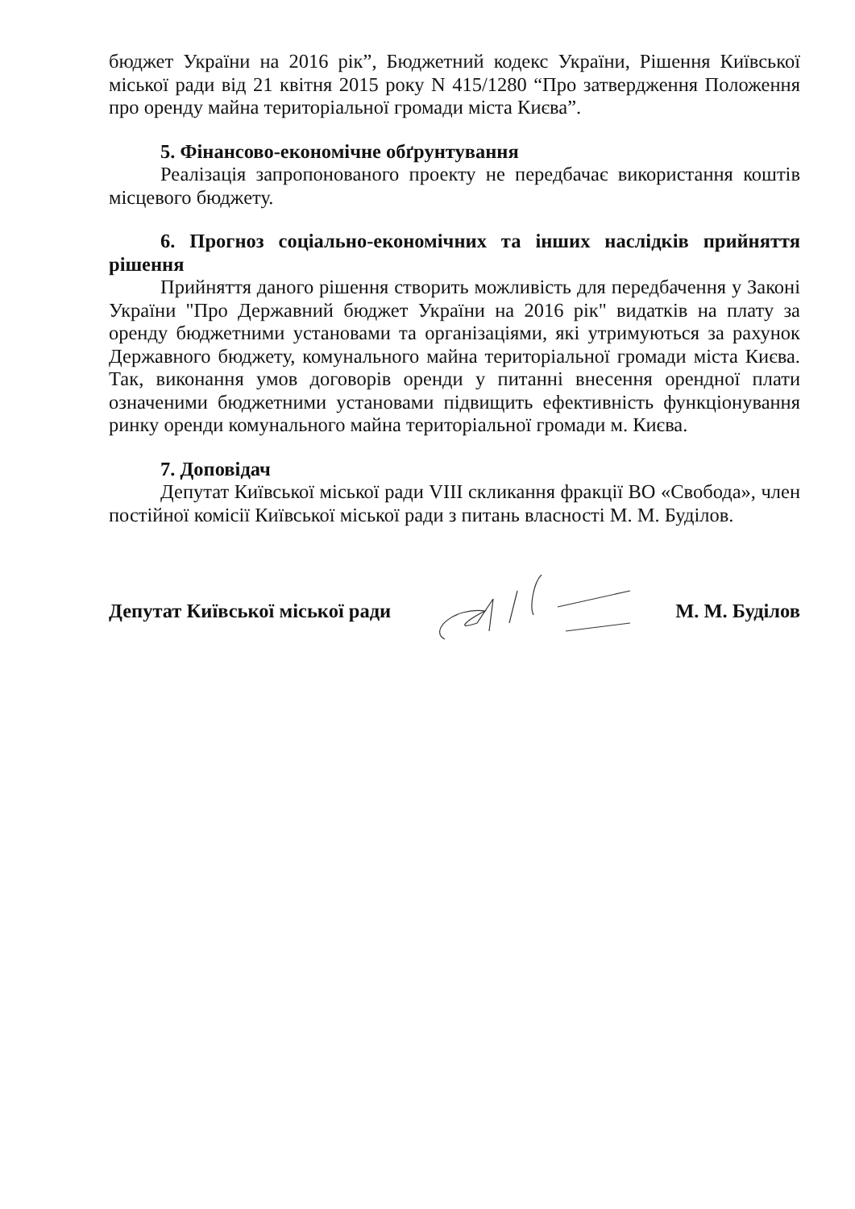бюджет України на 2016 рік”, Бюджетний кодекс України, Рішення Київської міської ради від 21 квітня 2015 року N 415/1280 “Про затвердження Положення про оренду майна територіальної громади міста Києва”.
5. Фінансово-економічне обґрунтування
Реалізація запропонованого проекту не передбачає використання коштів місцевого бюджету.
6. Прогноз соціально-економічних та інших наслідків прийняття рішення
Прийняття даного рішення створить можливість для передбачення у Законі України "Про Державний бюджет України на 2016 рік" видатків на плату за оренду бюджетними установами та організаціями, які утримуються за рахунок Державного бюджету, комунального майна територіальної громади міста Києва. Так, виконання умов договорів оренди у питанні внесення орендної плати означеними бюджетними установами підвищить ефективність функціонування ринку оренди комунального майна територіальної громади м. Києва.
7. Доповідач
Депутат Київської міської ради VIII скликання фракції ВО «Свобода», член постійної комісії Київської міської ради з питань власності М. М. Буділов.
Депутат Київської міської ради М. М. Буділов